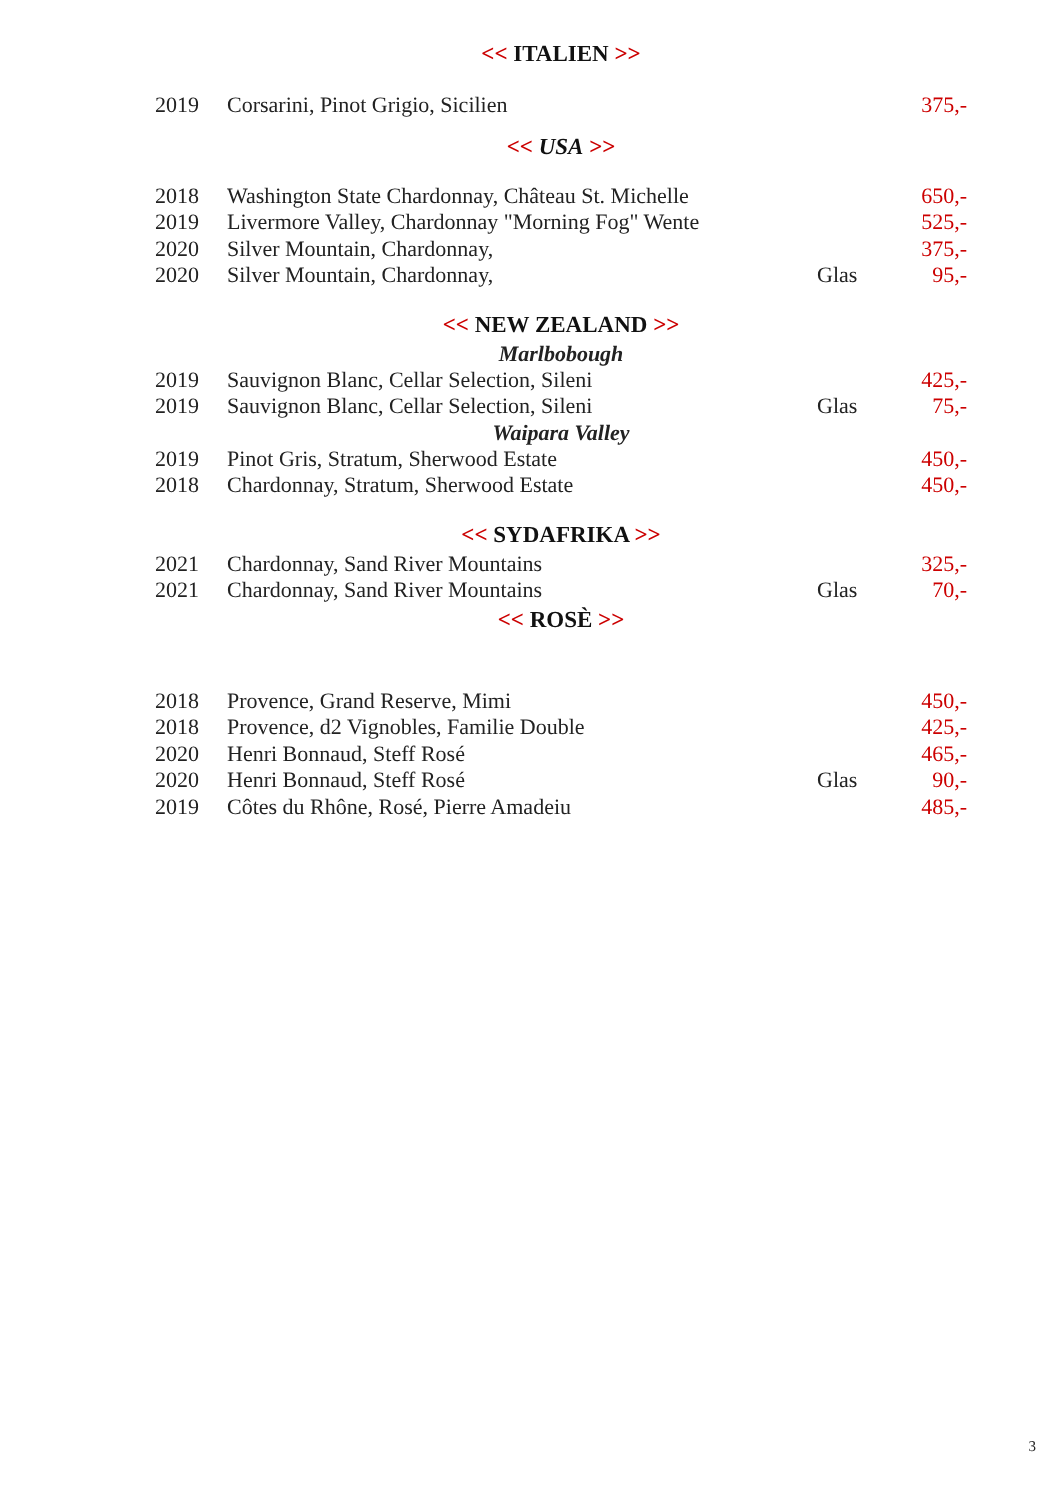<< ITALIEN >>
| 2019 | Corsarini, Pinot Grigio, Sicilien | | 375,- |
<< USA >>
| 2018 | Washington State Chardonnay, Château St. Michelle | | 650,- |
| 2019 | Livermore Valley, Chardonnay "Morning Fog" Wente | | 525,- |
| 2020 | Silver Mountain, Chardonnay, | | 375,- |
| 2020 | Silver Mountain, Chardonnay, | Glas | 95,- |
<< NEW ZEALAND >>
Marlbobough
| 2019 | Sauvignon Blanc, Cellar Selection, Sileni | | 425,- |
| 2019 | Sauvignon Blanc, Cellar Selection, Sileni | Glas | 75,- |
Waipara Valley
| 2019 | Pinot Gris, Stratum, Sherwood Estate | | 450,- |
| 2018 | Chardonnay, Stratum, Sherwood Estate | | 450,- |
<< SYDAFRIKA >>
| 2021 | Chardonnay, Sand River Mountains | | 325,- |
| 2021 | Chardonnay, Sand River Mountains | Glas | 70,- |
<< ROSÈ >>
| 2018 | Provence, Grand Reserve, Mimi | | 450,- |
| 2018 | Provence, d2 Vignobles, Familie Double | | 425,- |
| 2020 | Henri Bonnaud, Steff Rosé | | 465,- |
| 2020 | Henri Bonnaud, Steff Rosé | Glas | 90,- |
| 2019 | Côtes du Rhône, Rosé, Pierre Amadeiu | | 485,- |
3